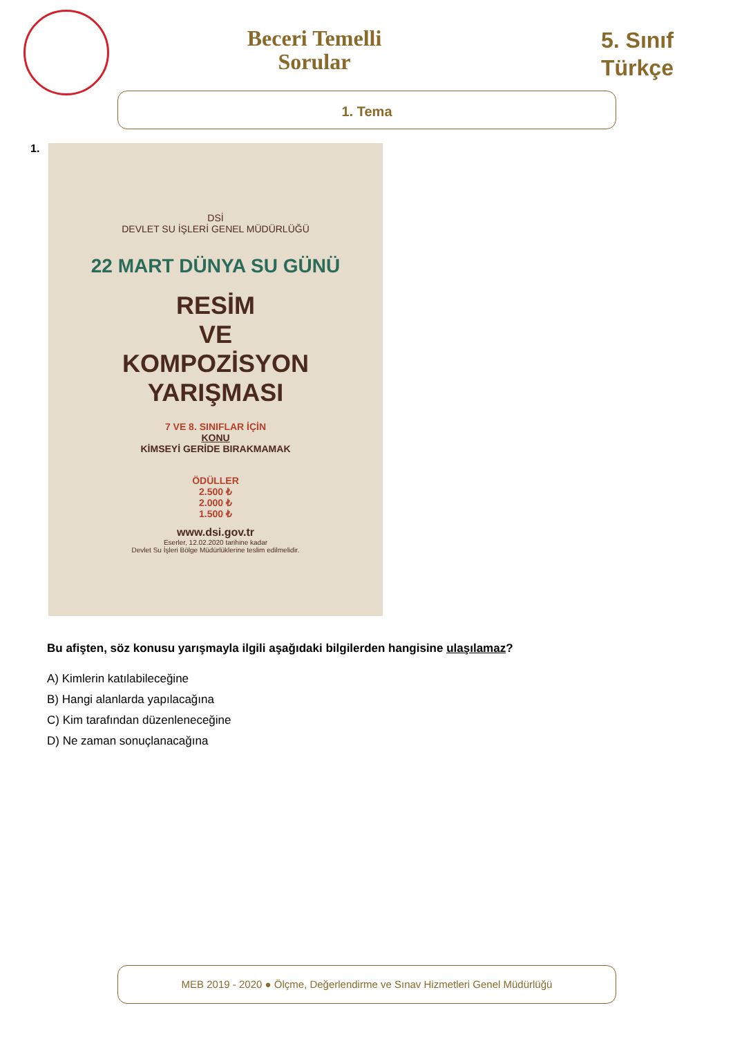Beceri Temelli Sorular
5. Sınıf
Türkçe
1. Tema
1.
DSİ
DEVLET SU İŞLERİ GENEL MÜDÜRLÜĞÜ
22 MART DÜNYA SU GÜNÜ
RESİM
VE
KOMPOZİSYON
YARIŞMASI
7 VE 8. SINIFLAR İÇİN
KONU
KİMSEYİ GERİDE BIRAKMAMAK
ÖDÜLLER
2.500 ₺
2.000 ₺
1.500 ₺
www.dsi.gov.tr
Eserler, 12.02.2020 tarihine kadar
Devlet Su İşleri Bölge Müdürlüklerine teslim edilmelidir.
Bu afişten, söz konusu yarışmayla ilgili aşağıdaki bilgilerden hangisine ulaşılamaz?
A) Kimlerin katılabileceğine
B) Hangi alanlarda yapılacağına
C) Kim tarafından düzenleneceğine
D) Ne zaman sonuçlanacağına
MEB 2019 - 2020 ● Ölçme, Değerlendirme ve Sınav Hizmetleri Genel Müdürlüğü